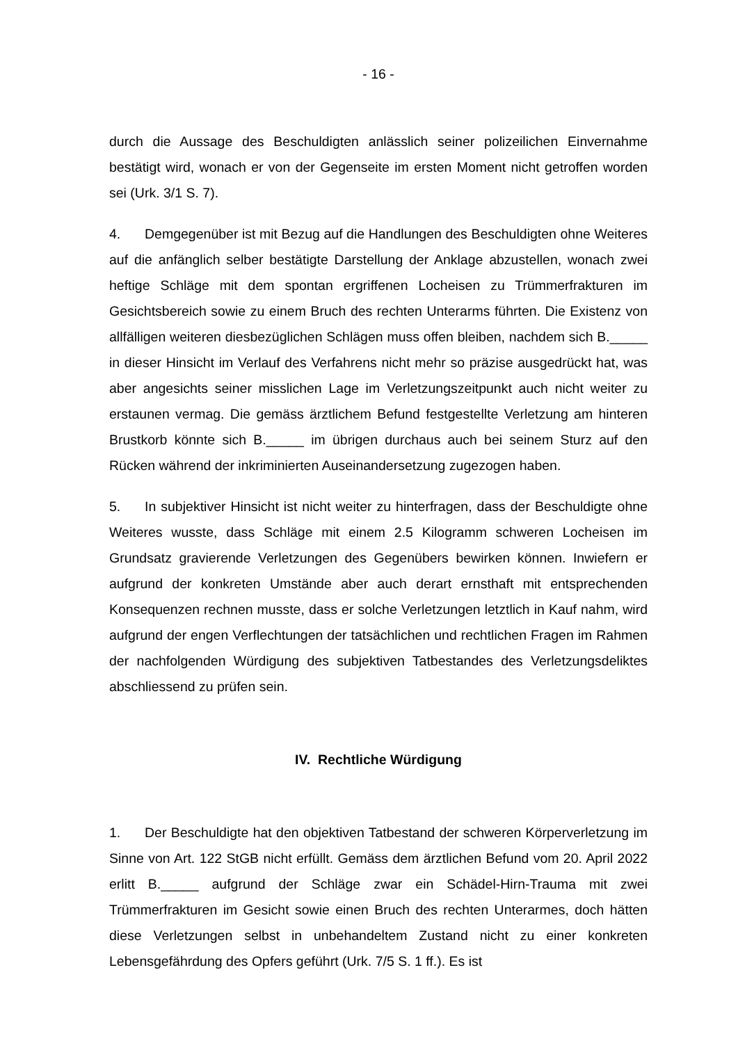- 16 -
durch die Aussage des Beschuldigten anlässlich seiner polizeilichen Einvernahme bestätigt wird, wonach er von der Gegenseite im ersten Moment nicht getroffen worden sei (Urk. 3/1 S. 7).
4. Demgegenüber ist mit Bezug auf die Handlungen des Beschuldigten ohne Weiteres auf die anfänglich selber bestätigte Darstellung der Anklage abzustellen, wonach zwei heftige Schläge mit dem spontan ergriffenen Locheisen zu Trümmerfrakturen im Gesichtsbereich sowie zu einem Bruch des rechten Unterarms führten. Die Existenz von allfälligen weiteren diesbezüglichen Schlägen muss offen bleiben, nachdem sich B._____ in dieser Hinsicht im Verlauf des Verfahrens nicht mehr so präzise ausgedrückt hat, was aber angesichts seiner misslichen Lage im Verletzungszeitpunkt auch nicht weiter zu erstaunen vermag. Die gemäss ärztlichem Befund festgestellte Verletzung am hinteren Brustkorb könnte sich B._____ im übrigen durchaus auch bei seinem Sturz auf den Rücken während der inkriminierten Auseinandersetzung zugezogen haben.
5. In subjektiver Hinsicht ist nicht weiter zu hinterfragen, dass der Beschuldigte ohne Weiteres wusste, dass Schläge mit einem 2.5 Kilogramm schweren Locheisen im Grundsatz gravierende Verletzungen des Gegenübers bewirken können. Inwiefern er aufgrund der konkreten Umstände aber auch derart ernsthaft mit entsprechenden Konsequenzen rechnen musste, dass er solche Verletzungen letztlich in Kauf nahm, wird aufgrund der engen Verflechtungen der tatsächlichen und rechtlichen Fragen im Rahmen der nachfolgenden Würdigung des subjektiven Tatbestandes des Verletzungsdeliktes abschliessend zu prüfen sein.
IV. Rechtliche Würdigung
1. Der Beschuldigte hat den objektiven Tatbestand der schweren Körperverletzung im Sinne von Art. 122 StGB nicht erfüllt. Gemäss dem ärztlichen Befund vom 20. April 2022 erlitt B._____ aufgrund der Schläge zwar ein Schädel-Hirn-Trauma mit zwei Trümmerfrakturen im Gesicht sowie einen Bruch des rechten Unterarmes, doch hätten diese Verletzungen selbst in unbehandeltem Zustand nicht zu einer konkreten Lebensgefährdung des Opfers geführt (Urk. 7/5 S. 1 ff.). Es ist